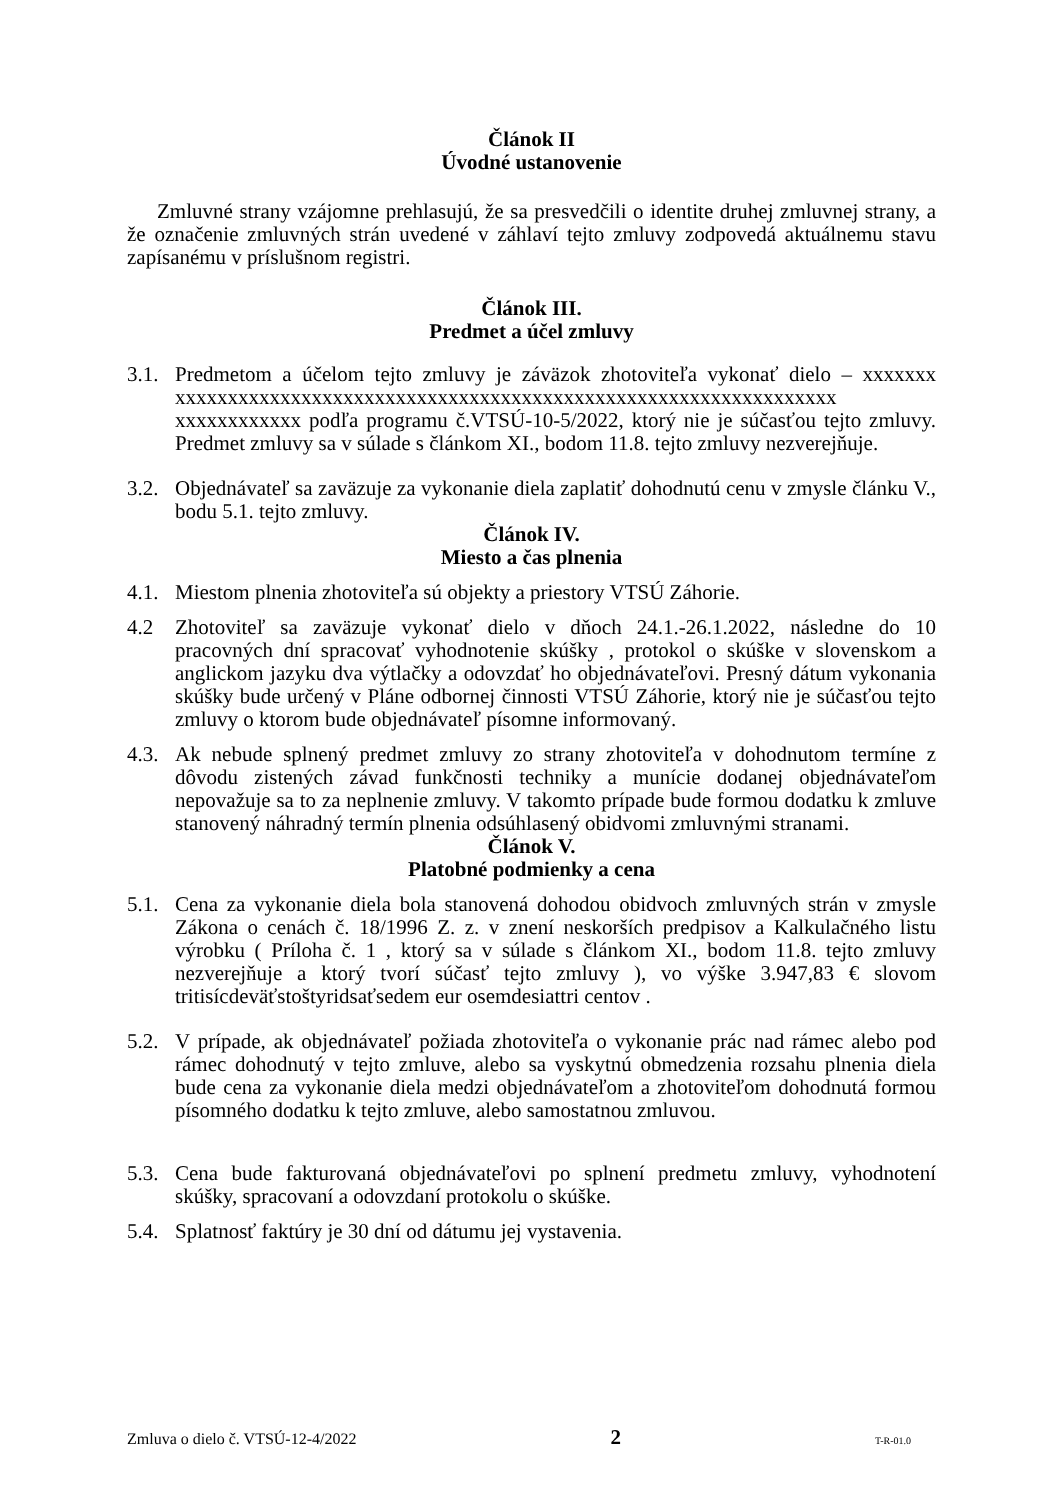Článok II
Úvodné ustanovenie
Zmluvné strany vzájomne prehlasujú, že sa presvedčili o identite druhej zmluvnej strany, a že označenie zmluvných strán uvedené v záhlaví tejto zmluvy zodpovedá aktuálnemu stavu zapísanému v príslušnom registri.
Článok III.
Predmet a účel zmluvy
3.1. Predmetom a účelom tejto zmluvy je záväzok zhotoviteľa vykonať dielo – xxxxxxx xxxxxxxxxxxxxxxxxxxxxxxxxxxxxxxxxxxxxxxxxxxxxxxxxxxxxxxxxxxxxxx xxxxxxxxxxxx podľa programu č.VTSÚ-10-5/2022, ktorý nie je súčasťou tejto zmluvy. Predmet zmluvy sa v súlade s článkom XI., bodom 11.8. tejto zmluvy nezverejňuje.
3.2. Objednávateľ sa zaväzuje za vykonanie diela zaplatiť dohodnutú cenu v zmysle článku V., bodu 5.1. tejto zmluvy.
Článok IV.
Miesto a čas plnenia
4.1. Miestom plnenia zhotoviteľa sú objekty a priestory VTSÚ Záhorie.
4.2 Zhotoviteľ sa zaväzuje vykonať dielo v dňoch 24.1.-26.1.2022, následne do 10 pracovných dní spracovať vyhodnotenie skúšky , protokol o skúške v slovenskom a anglickom jazyku dva výtlačky a odovzdať ho objednávateľovi. Presný dátum vykonania skúšky bude určený v Pláne odbornej činnosti VTSÚ Záhorie, ktorý nie je súčasťou tejto zmluvy o ktorom bude objednávateľ písomne informovaný.
4.3. Ak nebude splnený predmet zmluvy zo strany zhotoviteľa v dohodnutom termíne z dôvodu zistených závad funkčnosti techniky a munície dodanej objednávateľom nepovažuje sa to za neplnenie zmluvy. V takomto prípade bude formou dodatku k zmluve stanovený náhradný termín plnenia odsúhlasený obidvomi zmluvnými stranami.
Článok V.
Platobné podmienky a cena
5.1. Cena za vykonanie diela bola stanovená dohodou obidvoch zmluvných strán v zmysle Zákona o cenách č. 18/1996 Z. z. v znení neskorších predpisov a Kalkulačného listu výrobku ( Príloha č. 1 , ktorý sa v súlade s článkom XI., bodom 11.8. tejto zmluvy nezverejňuje a ktorý tvorí súčasť tejto zmluvy ), vo výške 3.947,83 € slovom tritisícdeväťstoštyridsaťsedem eur osemdesiattri centov .
5.2. V prípade, ak objednávateľ požiada zhotoviteľa o vykonanie prác nad rámec alebo pod rámec dohodnutý v tejto zmluve, alebo sa vyskytnú obmedzenia rozsahu plnenia diela bude cena za vykonanie diela medzi objednávateľom a zhotoviteľom dohodnutá formou písomného dodatku k tejto zmluve, alebo samostatnou zmluvou.
5.3. Cena bude fakturovaná objednávateľovi po splnení predmetu zmluvy, vyhodnotení skúšky, spracovaní a odovzdaní protokolu o skúške.
5.4. Splatnosť faktúry je 30 dní od dátumu jej vystavenia.
Zmluva o dielo č. VTSÚ-12-4/2022 2 T-R-01.0